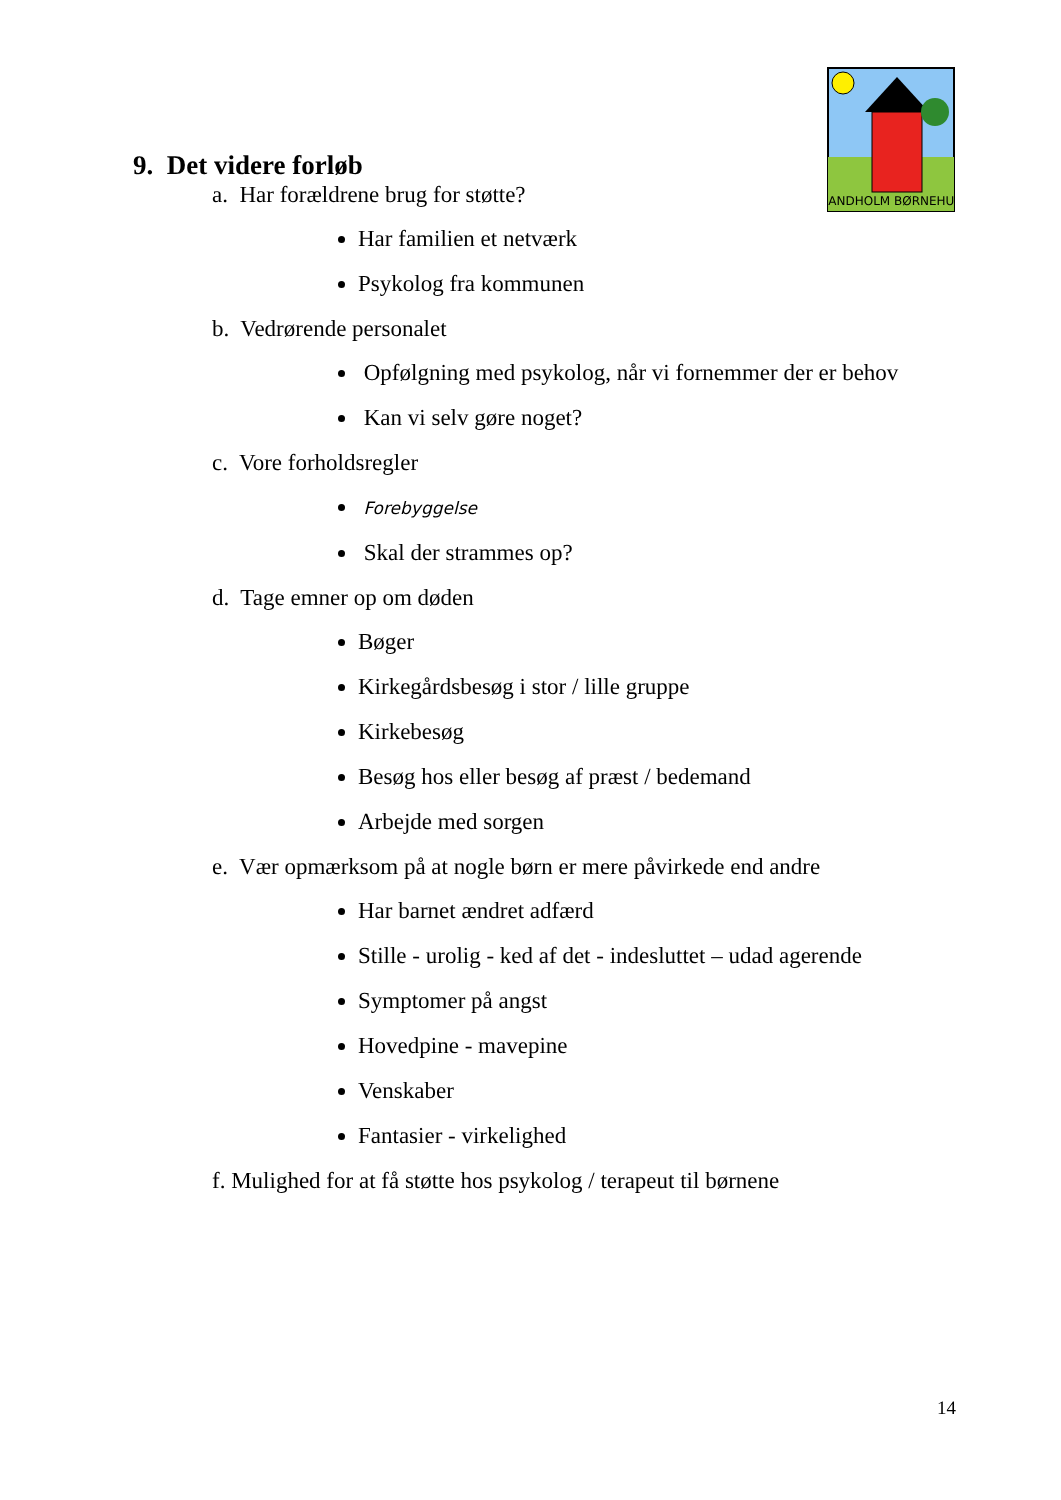BANDHOLM BØRNEHUS
9. Det videre forløb
a. Har forældrene brug for støtte?
Har familien et netværk
Psykolog fra kommunen
b. Vedrørende personalet
Opfølgning med psykolog, når vi fornemmer der er behov
Kan vi selv gøre noget?
c. Vore forholdsregler
Forebyggelse
Skal der strammes op?
d. Tage emner op om døden
Bøger
Kirkegårdsbesøg i stor / lille gruppe
Kirkebesøg
Besøg hos eller besøg af præst / bedemand
Arbejde med sorgen
e. Vær opmærksom på at nogle børn er mere påvirkede end andre
Har barnet ændret adfærd
Stille - urolig - ked af det - indesluttet – udad agerende
Symptomer på angst
Hovedpine - mavepine
Venskaber
Fantasier - virkelighed
f. Mulighed for at få støtte hos psykolog / terapeut til børnene
14